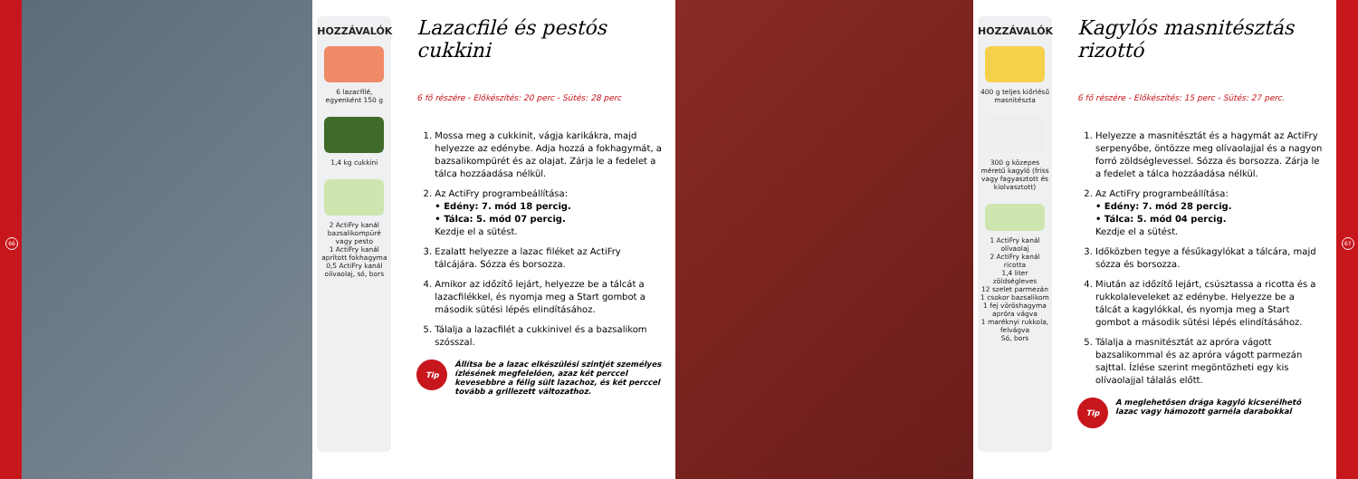66
HOZZÁVALÓK
6 lazacfilé, egyenként 150 g
1,4 kg cukkini
2 ActiFry kanál bazsalikompüré vagy pesto
1 ActiFry kanál aprított fokhagyma
0,5 ActiFry kanál olívaolaj, só, bors
Lazacfilé és pestós cukkini
6 fő részére - Előkészítés: 20 perc - Sütés: 28 perc
1. Mossa meg a cukkinit, vágja karikákra, majd helyezze az edénybe. Adja hozzá a fokhagymát, a bazsalikompürét és az olajat. Zárja le a fedelet a tálca hozzáadása nélkül.
2. Az ActiFry programbeállítása:
• Edény: 7. mód 18 percig.
• Tálca: 5. mód 07 percig.
Kezdje el a sütést.
3. Ezalatt helyezze a lazac filéket az ActiFry tálcájára. Sózza és borsozza.
4. Amikor az időzítő lejárt, helyezze be a tálcát a lazacfilékkel, és nyomja meg a Start gombot a második sütési lépés elindításához.
5. Tálalja a lazacfilét a cukkinivel és a bazsalikom szósszal.
Tip
Állítsa be a lazac elkészülési szintjét személyes ízlésének megfelelően, azaz két perccel kevesebbre a félig sült lazachoz, és két perccel tovább a grillezett változathoz.
HOZZÁVALÓK
400 g teljes kiőrlésű masnitészta
300 g közepes méretű kagyló (friss vagy fagyasztott és kiolvasztott)
1 ActiFry kanál olívaolaj
2 ActiFry kanál ricotta
1,4 liter zöldségleves
12 szelet parmezán
1 csokor bazsalikom
1 fej vöröshagyma apróra vágva
1 maréknyi rukkola, felvágva
Só, bors
Kagylós masnitésztás rizottó
6 fő részére - Előkészítés: 15 perc - Sütés: 27 perc.
1. Helyezze a masnitésztát és a hagymát az ActiFry serpenyőbe, öntözze meg olívaolajjal és a nagyon forró zöldséglevessel. Sózza és borsozza. Zárja le a fedelet a tálca hozzáadása nélkül.
2. Az ActiFry programbeállítása:
• Edény: 7. mód 28 percig.
• Tálca: 5. mód 04 percig.
Kezdje el a sütést.
3. Időközben tegye a fésűkagylókat a tálcára, majd sózza és borsozza.
4. Miután az időzítő lejárt, csúsztassa a ricotta és a rukkolaleveleket az edénybe. Helyezze be a tálcát a kagylókkal, és nyomja meg a Start gombot a második sütési lépés elindításához.
5. Tálalja a masnitésztát az apróra vágott bazsalikommal és az apróra vágott parmezán sajttal. Ízlése szerint megöntözheti egy kis olívaolajjal tálalás előtt.
Tip
A meglehetősen drága kagyló kicserélhető lazac vagy hámozott garnéla darabokkal
67